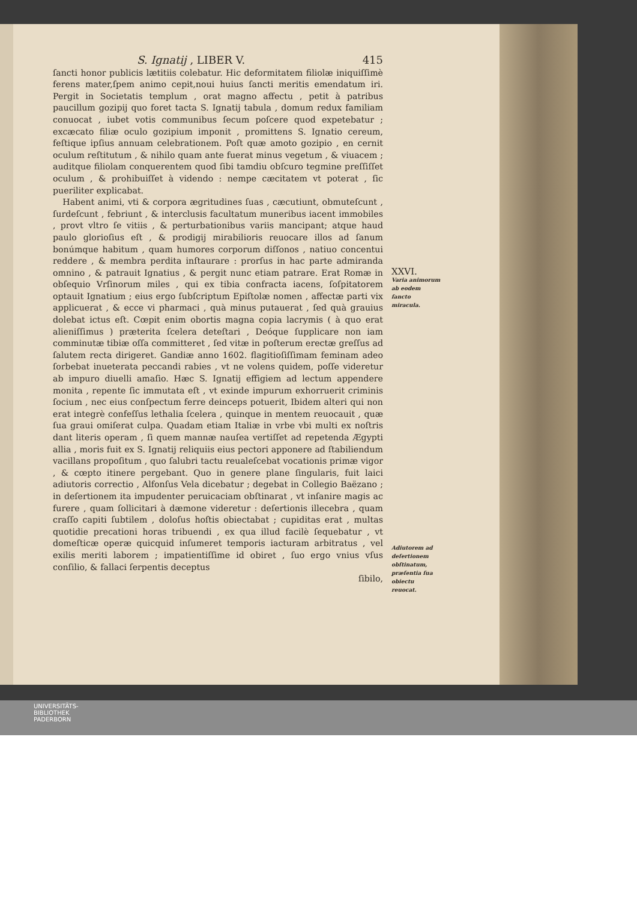S. Ignatij , LIBER V. 415
ſancti honor publicis lætitiis colebatur. Hic deformitatem filiolæ iniquiſſimè ferens mater,ſpem animo cepit,noui huius ſancti meritis emendatum iri. Pergit in Societatis templum , orat magno affectu , petit à patribus paucillum gozipij quo foret tacta S. Ignatij tabula , domum redux familiam conuocat , iubet votis communibus ſecum poſcere quod expetebatur ; excæcato filiæ oculo gozipium imponit , promittens S. Ignatio cereum, feſtique ipſius annuam celebrationem. Poſt quæ amoto gozipio , en cernit oculum reſtitutum , & nihilo quam ante fuerat minus vegetum , & viuacem ; auditque filiolam conquerentem quod ſibi tamdiu obſcuro tegmine preſſiſſet oculum , & prohibuiſſet à videndo : nempe cæcitatem vt poterat , ſic pueriliter explicabat.
Habent animi, vti & corpora ægritudines ſuas , cæcutiunt, obmuteſcunt , ſurdeſcunt , febriunt , & interclusis facultatum muneribus iacent immobiles , provt vltro ſe vitiis , & perturbationibus variis mancipant; atque haud paulo glorioſius eſt , & prodigij mirabilioris reuocare illos ad ſanum bonúmque habitum , quam humores corporum diſſonos , natiuo concentui reddere , & membra perdita inſtaurare : prorſus in hac parte admiranda omnino , & patrauit Ignatius , & pergit nunc etiam patrare. Erat Romæ in obſequio Vrſinorum miles , qui ex tibia confracta iacens, ſoſpitatorem optauit Ignatium ; eius ergo ſubſcriptum Epiſtolæ nomen , affectæ parti vix applicuerat , & ecce vi pharmaci , quà minus putauerat , ſed quà grauius dolebat ictus eſt. Cœpit enim obortis magna copia lacrymis ( à quo erat alieniſſimus ) præterita ſcelera deteſtari , Deóque ſupplicare non iam comminutæ tibiæ oſſa committeret , ſed vitæ in poſterum erectæ greſſus ad ſalutem recta dirigeret. Gandiæ anno 1602. flagitioſiſſimam feminam adeo ſorbebat inueterata peccandi rabies , vt ne volens quidem, poſſe videretur ab impuro diuelli amaſio. Hæc S. Ignatij effigiem ad lectum appendere monita , repente ſic immutata eſt , vt exinde impurum exhorruerit criminis ſocium , nec eius conſpectum ferre deinceps potuerit, Ibidem alteri qui non erat integrè confeſſus lethalia ſcelera , quinque in mentem reuocauit , quæ ſua graui omiſerat culpa. Quadam etiam Italiæ in vrbe vbi multi ex noſtris dant literis operam , ſi quem mannæ nauſea vertiſſet ad repetenda Ægypti allia , moris fuit ex S. Ignatij reliquiis eius pectori apponere ad ſtabiliendum vacillans propoſitum , quo ſalubri tactu reualeſcebat vocationis primæ vigor , & cœpto itinere pergebant. Quo in genere plane ſingularis, fuit laici adiutoris correctio , Alfonſus Vela dicebatur ; degebat in Collegio Baëzano ; in deſertionem ita impudenter peruicaciam obſtinarat , vt inſanire magis ac furere , quam ſollicitari à dæmone videretur : deſertionis illecebra , quam craſſo capiti ſubtilem , doloſus hoſtis obiectabat ; cupiditas erat , multas quotidie precationi horas tribuendi , ex qua illud facilè ſequebatur , vt domeſticæ operæ quicquid inſumeret temporis iacturam arbitratus , vel exilis meriti laborem ; impatientiſſime id obiret , ſuo ergo vnius vſus conſilio, & fallaci ſerpentis deceptus
ſibilo,
XXVI.
Varia animorum ab eodem ſancto miracula.
Adiutorem ad deſertionem obſtinatum, præſentia ſua obiectu reuocat.
UNIVERSITÄTS-
BIBLIOTHEK
PADERBORN